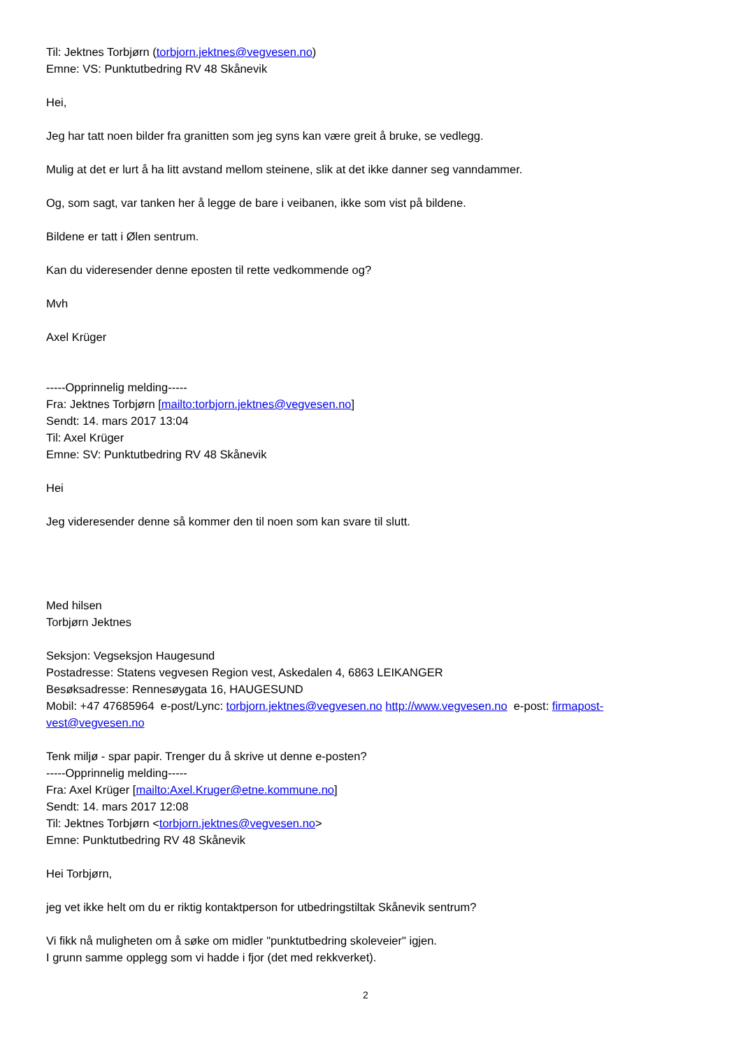Til: Jektnes Torbjørn (torbjorn.jektnes@vegvesen.no)
Emne: VS: Punktutbedring RV 48 Skånevik
Hei,
Jeg har tatt noen bilder fra granitten som jeg syns kan være greit å bruke, se vedlegg.
Mulig at det er lurt å ha litt avstand mellom steinene, slik at det ikke danner seg vanndammer.
Og, som sagt, var tanken her å legge de bare i veibanen, ikke som vist på bildene.
Bildene er tatt i Ølen sentrum.
Kan du videresender denne eposten til rette vedkommende og?
Mvh
Axel Krüger
-----Opprinnelig melding-----
Fra: Jektnes Torbjørn [mailto:torbjorn.jektnes@vegvesen.no]
Sendt: 14. mars 2017 13:04
Til: Axel Krüger
Emne: SV: Punktutbedring RV 48 Skånevik
Hei
Jeg videresender denne så kommer den til noen som kan svare til slutt.
Med hilsen
Torbjørn Jektnes
Seksjon: Vegseksjon Haugesund
Postadresse: Statens vegvesen Region vest, Askedalen 4, 6863 LEIKANGER
Besøksadresse: Rennesøygata 16, HAUGESUND
Mobil: +47 47685964 e-post/Lync: torbjorn.jektnes@vegvesen.no http://www.vegvesen.no e-post: firmapost-vest@vegvesen.no
Tenk miljø - spar papir. Trenger du å skrive ut denne e-posten?
-----Opprinnelig melding-----
Fra: Axel Krüger [mailto:Axel.Kruger@etne.kommune.no]
Sendt: 14. mars 2017 12:08
Til: Jektnes Torbjørn <torbjorn.jektnes@vegvesen.no>
Emne: Punktutbedring RV 48 Skånevik
Hei Torbjørn,
jeg vet ikke helt om du er riktig kontaktperson for utbedringstiltak Skånevik sentrum?
Vi fikk nå muligheten om å søke om midler "punktutbedring skoleveier" igjen.
I grunn samme opplegg som vi hadde i fjor (det med rekkverket).
2